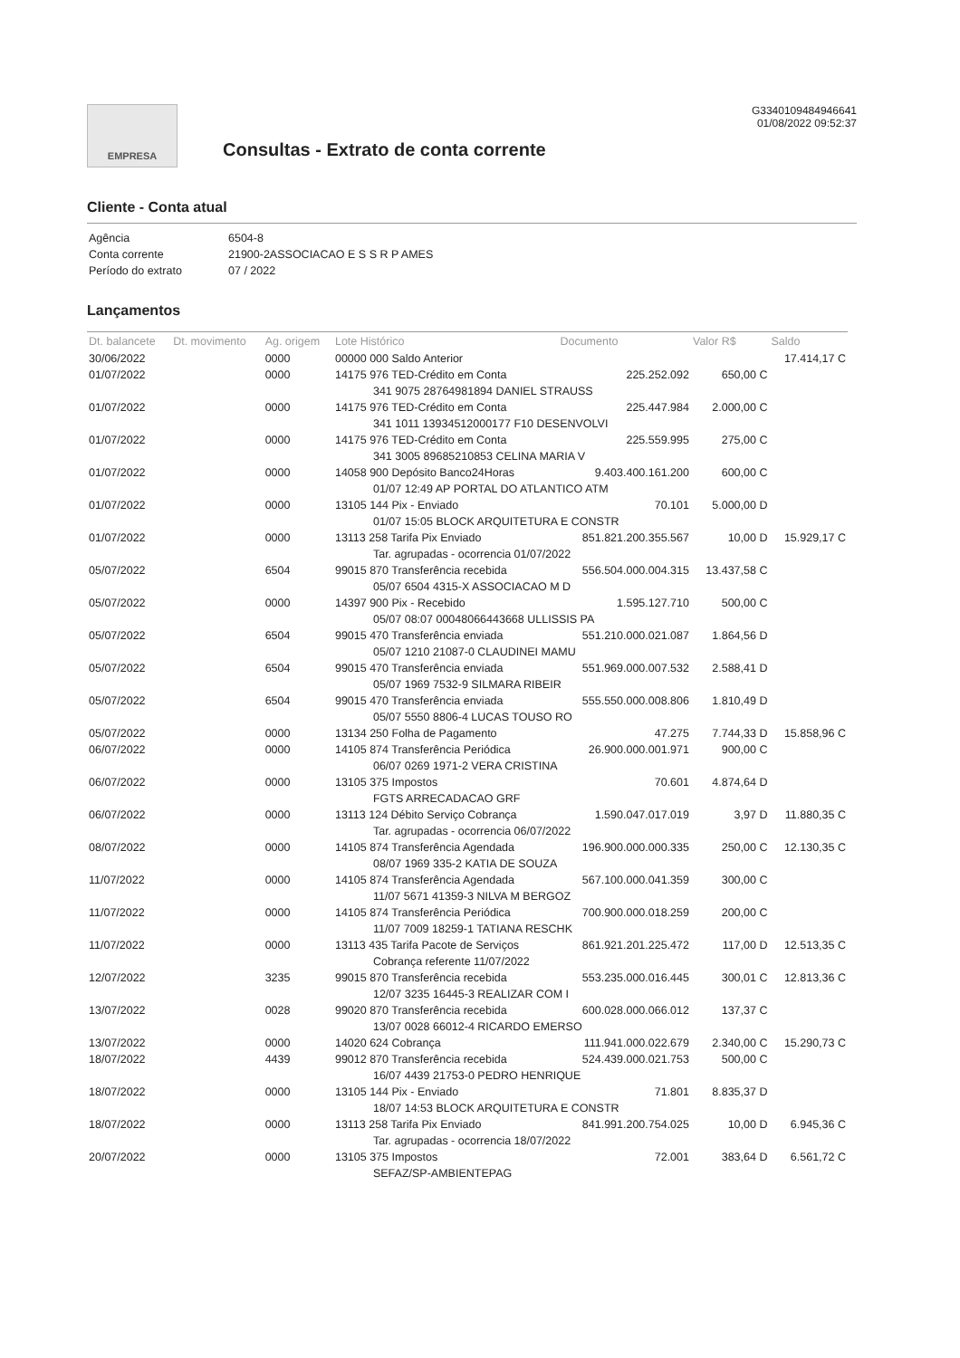EMPRESA
Consultas - Extrato de conta corrente
G3340109484946641
01/08/2022 09:52:37
Cliente - Conta atual
| Agência | 6504-8 |
| Conta corrente | 21900-2ASSOCIACAO E S S R P AMES |
| Período do extrato | 07 / 2022 |
Lançamentos
| Dt. balancete | Dt. movimento | Ag. origem | Lote Histórico | Documento | Valor R$ | Saldo |
| --- | --- | --- | --- | --- | --- | --- |
| 30/06/2022 | | 0000 | 00000 000 Saldo Anterior | | | 17.414,17 C |
| 01/07/2022 | | 0000 | 14175 976 TED-Crédito em Conta | 225.252.092 | 650,00 C | |
| | | | 341 9075 28764981894 DANIEL STRAUSS | | | |
| 01/07/2022 | | 0000 | 14175 976 TED-Crédito em Conta | 225.447.984 | 2.000,00 C | |
| | | | 341 1011 13934512000177 F10 DESENVOLVI | | | |
| 01/07/2022 | | 0000 | 14175 976 TED-Crédito em Conta | 225.559.995 | 275,00 C | |
| | | | 341 3005 89685210853 CELINA MARIA V | | | |
| 01/07/2022 | | 0000 | 14058 900 Depósito Banco24Horas | 9.403.400.161.200 | 600,00 C | |
| | | | 01/07 12:49 AP PORTAL DO ATLANTICO ATM | | | |
| 01/07/2022 | | 0000 | 13105 144 Pix - Enviado | 70.101 | 5.000,00 D | |
| | | | 01/07 15:05 BLOCK ARQUITETURA E CONSTR | | | |
| 01/07/2022 | | 0000 | 13113 258 Tarifa Pix Enviado | 851.821.200.355.567 | 10,00 D | 15.929,17 C |
| | | | Tar. agrupadas - ocorrencia 01/07/2022 | | | |
| 05/07/2022 | | 6504 | 99015 870 Transferência recebida | 556.504.000.004.315 | 13.437,58 C | |
| | | | 05/07 6504 4315-X ASSOCIACAO M D | | | |
| 05/07/2022 | | 0000 | 14397 900 Pix - Recebido | 1.595.127.710 | 500,00 C | |
| | | | 05/07 08:07 00048066443668 ULLISSIS PA | | | |
| 05/07/2022 | | 6504 | 99015 470 Transferência enviada | 551.210.000.021.087 | 1.864,56 D | |
| | | | 05/07 1210 21087-0 CLAUDINEI MAMU | | | |
| 05/07/2022 | | 6504 | 99015 470 Transferência enviada | 551.969.000.007.532 | 2.588,41 D | |
| | | | 05/07 1969 7532-9 SILMARA RIBEIR | | | |
| 05/07/2022 | | 6504 | 99015 470 Transferência enviada | 555.550.000.008.806 | 1.810,49 D | |
| | | | 05/07 5550 8806-4 LUCAS TOUSO RO | | | |
| 05/07/2022 | | 0000 | 13134 250 Folha de Pagamento | 47.275 | 7.744,33 D | 15.858,96 C |
| 06/07/2022 | | 0000 | 14105 874 Transferência Periódica | 26.900.000.001.971 | 900,00 C | |
| | | | 06/07 0269 1971-2 VERA CRISTINA | | | |
| 06/07/2022 | | 0000 | 13105 375 Impostos | 70.601 | 4.874,64 D | |
| | | | FGTS ARRECADACAO GRF | | | |
| 06/07/2022 | | 0000 | 13113 124 Débito Serviço Cobrança | 1.590.047.017.019 | 3,97 D | 11.880,35 C |
| | | | Tar. agrupadas - ocorrencia 06/07/2022 | | | |
| 08/07/2022 | | 0000 | 14105 874 Transferência Agendada | 196.900.000.000.335 | 250,00 C | 12.130,35 C |
| | | | 08/07 1969 335-2 KATIA DE SOUZA | | | |
| 11/07/2022 | | 0000 | 14105 874 Transferência Agendada | 567.100.000.041.359 | 300,00 C | |
| | | | 11/07 5671 41359-3 NILVA M BERGOZ | | | |
| 11/07/2022 | | 0000 | 14105 874 Transferência Periódica | 700.900.000.018.259 | 200,00 C | |
| | | | 11/07 7009 18259-1 TATIANA RESCHK | | | |
| 11/07/2022 | | 0000 | 13113 435 Tarifa Pacote de Serviços | 861.921.201.225.472 | 117,00 D | 12.513,35 C |
| | | | Cobrança referente 11/07/2022 | | | |
| 12/07/2022 | | 3235 | 99015 870 Transferência recebida | 553.235.000.016.445 | 300,01 C | 12.813,36 C |
| | | | 12/07 3235 16445-3 REALIZAR COM I | | | |
| 13/07/2022 | | 0028 | 99020 870 Transferência recebida | 600.028.000.066.012 | 137,37 C | |
| | | | 13/07 0028 66012-4 RICARDO EMERSO | | | |
| 13/07/2022 | | 0000 | 14020 624 Cobrança | 111.941.000.022.679 | 2.340,00 C | 15.290,73 C |
| 18/07/2022 | | 4439 | 99012 870 Transferência recebida | 524.439.000.021.753 | 500,00 C | |
| | | | 16/07 4439 21753-0 PEDRO HENRIQUE | | | |
| 18/07/2022 | | 0000 | 13105 144 Pix - Enviado | 71.801 | 8.835,37 D | |
| | | | 18/07 14:53 BLOCK ARQUITETURA E CONSTR | | | |
| 18/07/2022 | | 0000 | 13113 258 Tarifa Pix Enviado | 841.991.200.754.025 | 10,00 D | 6.945,36 C |
| | | | Tar. agrupadas - ocorrencia 18/07/2022 | | | |
| 20/07/2022 | | 0000 | 13105 375 Impostos | 72.001 | 383,64 D | 6.561,72 C |
| | | | SEFAZ/SP-AMBIENTEPAG | | | |